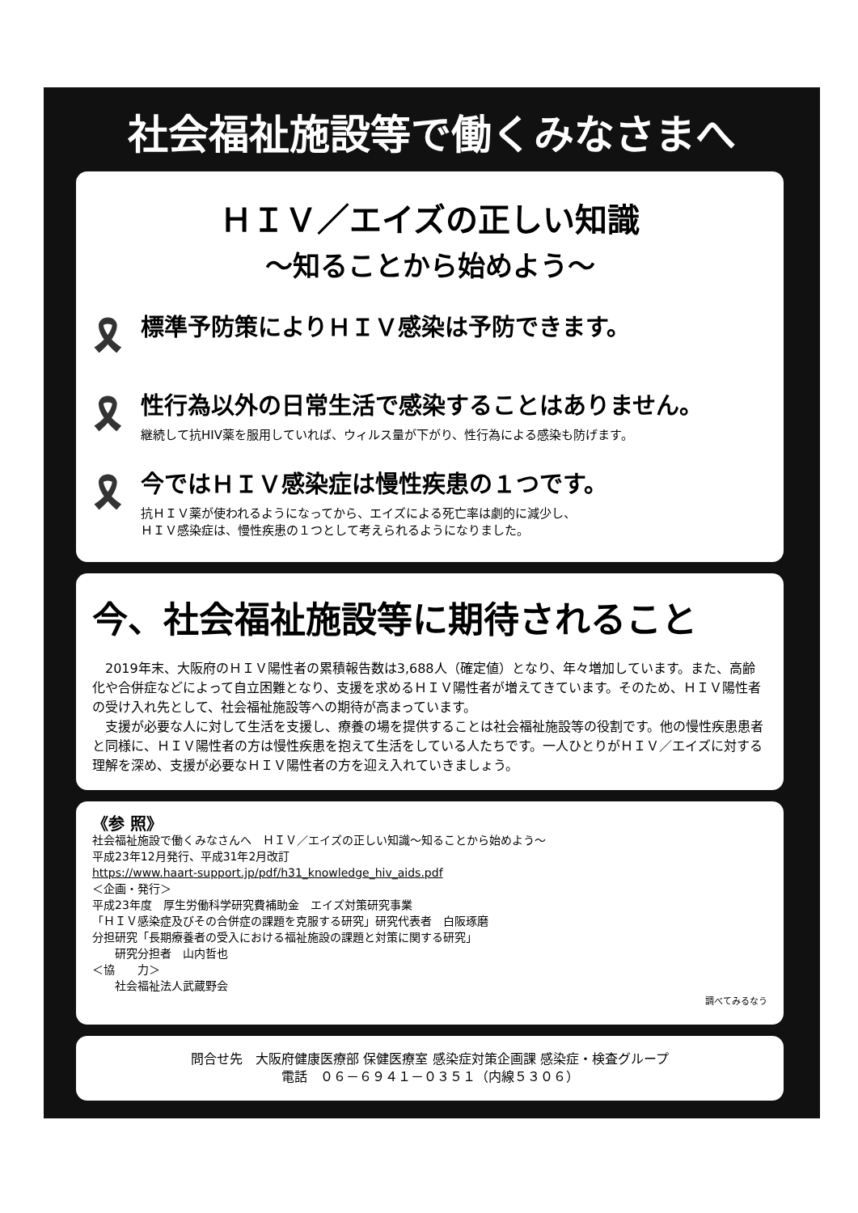社会福祉施設等で働くみなさまへ
ＨＩＶ／エイズの正しい知識
～知ることから始めよう～
🎗
標準予防策によりＨＩＶ感染は予防できます。
🎗
性行為以外の日常生活で感染することはありません。
継続して抗HIV薬を服用していれば、ウィルス量が下がり、性行為による感染も防げます。
🎗
今ではＨＩＶ感染症は慢性疾患の１つです。
抗ＨＩＶ薬が使われるようになってから、エイズによる死亡率は劇的に減少し、
ＨＩＶ感染症は、慢性疾患の１つとして考えられるようになりました。
今、社会福祉施設等に期待されること
　2019年末、大阪府のＨＩＶ陽性者の累積報告数は3,688人（確定値）となり、年々増加しています。また、高齢化や合併症などによって自立困難となり、支援を求めるＨＩＶ陽性者が増えてきています。そのため、ＨＩＶ陽性者の受け入れ先として、社会福祉施設等への期待が高まっています。
　支援が必要な人に対して生活を支援し、療養の場を提供することは社会福祉施設等の役割です。他の慢性疾患患者と同様に、ＨＩＶ陽性者の方は慢性疾患を抱えて生活をしている人たちです。一人ひとりがＨＩＶ／エイズに対する理解を深め、支援が必要なＨＩＶ陽性者の方を迎え入れていきましょう。
《参 照》
社会福祉施設で働くみなさんへ　ＨＩＶ／エイズの正しい知識～知ることから始めよう～
平成23年12月発行、平成31年2月改訂
https://www.haart-support.jp/pdf/h31_knowledge_hiv_aids.pdf
＜企画・発行＞
平成23年度　厚生労働科学研究費補助金　エイズ対策研究事業
「ＨＩＶ感染症及びその合併症の課題を克服する研究」研究代表者　白阪琢磨
分担研究「長期療養者の受入における福祉施設の課題と対策に関する研究」
　　研究分担者　山内哲也
＜協　　力＞
　　社会福祉法人武蔵野会
調べてみるなう
問合せ先　大阪府健康医療部 保健医療室 感染症対策企画課 感染症・検査グループ
電話　０６－６９４１－０３５１（内線５３０６）